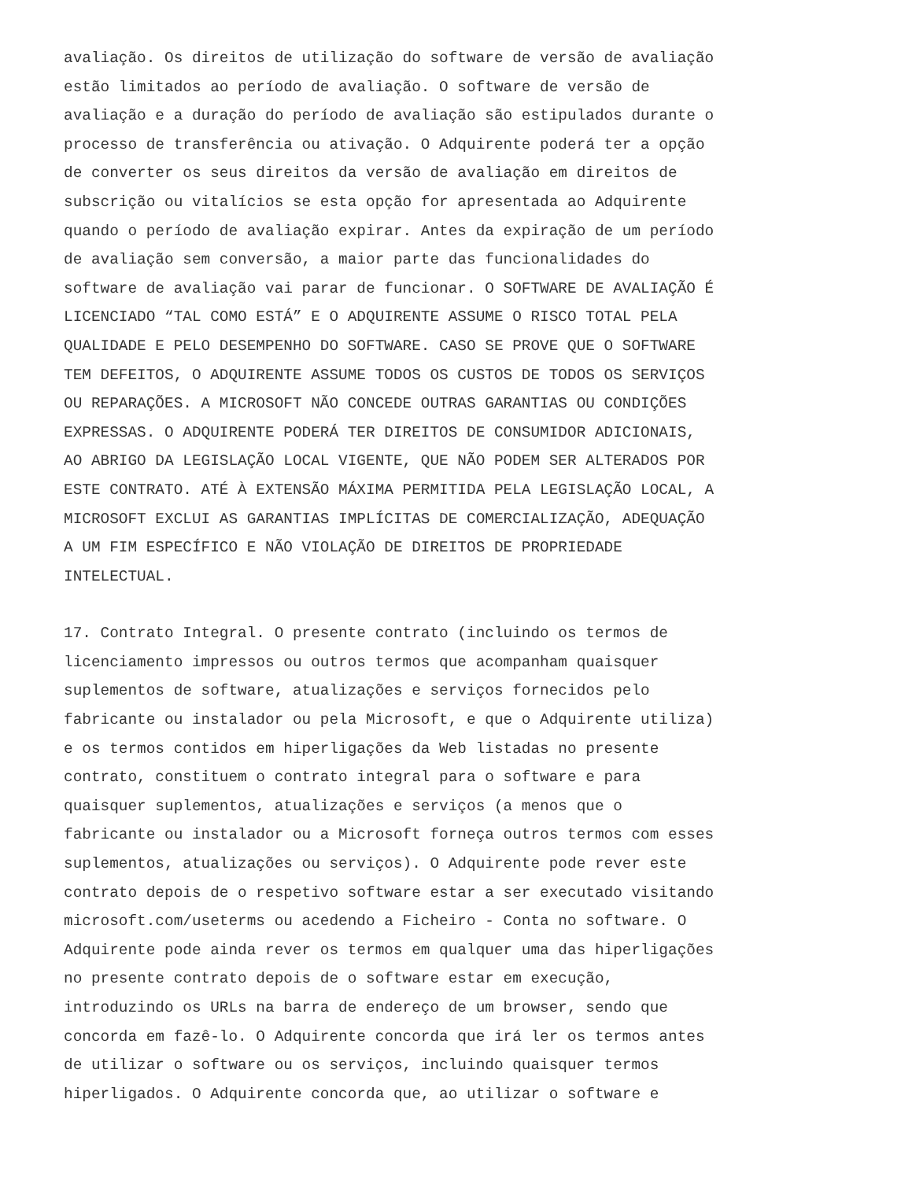avaliação. Os direitos de utilização do software de versão de avaliação estão limitados ao período de avaliação. O software de versão de avaliação e a duração do período de avaliação são estipulados durante o processo de transferência ou ativação. O Adquirente poderá ter a opção de converter os seus direitos da versão de avaliação em direitos de subscrição ou vitalícios se esta opção for apresentada ao Adquirente quando o período de avaliação expirar. Antes da expiração de um período de avaliação sem conversão, a maior parte das funcionalidades do software de avaliação vai parar de funcionar. O SOFTWARE DE AVALIAÇÃO É LICENCIADO “TAL COMO ESTÁ” E O ADQUIRENTE ASSUME O RISCO TOTAL PELA QUALIDADE E PELO DESEMPENHO DO SOFTWARE. CASO SE PROVE QUE O SOFTWARE TEM DEFEITOS, O ADQUIRENTE ASSUME TODOS OS CUSTOS DE TODOS OS SERVIÇOS OU REPARAÇÕES. A MICROSOFT NÃO CONCEDE OUTRAS GARANTIAS OU CONDIÇÕES EXPRESSAS. O ADQUIRENTE PODERÁ TER DIREITOS DE CONSUMIDOR ADICIONAIS, AO ABRIGO DA LEGISLAÇÃO LOCAL VIGENTE, QUE NÃO PODEM SER ALTERADOS POR ESTE CONTRATO. ATÉ À EXTENSÃO MÁXIMA PERMITIDA PELA LEGISLAÇÃO LOCAL, A MICROSOFT EXCLUI AS GARANTIAS IMPLÍCITAS DE COMERCIALIZAÇÃO, ADEQUAÇÃO A UM FIM ESPECÍFICO E NÃO VIOLAÇÃO DE DIREITOS DE PROPRIEDADE INTELECTUAL.
17. Contrato Integral. O presente contrato (incluindo os termos de licenciamento impressos ou outros termos que acompanham quaisquer suplementos de software, atualizações e serviços fornecidos pelo fabricante ou instalador ou pela Microsoft, e que o Adquirente utiliza) e os termos contidos em hiperligações da Web listadas no presente contrato, constituem o contrato integral para o software e para quaisquer suplementos, atualizações e serviços (a menos que o fabricante ou instalador ou a Microsoft forneça outros termos com esses suplementos, atualizações ou serviços). O Adquirente pode rever este contrato depois de o respetivo software estar a ser executado visitando microsoft.com/useterms ou acedendo a Ficheiro - Conta no software. O Adquirente pode ainda rever os termos em qualquer uma das hiperligações no presente contrato depois de o software estar em execução, introduzindo os URLs na barra de endereço de um browser, sendo que concorda em fazê-lo. O Adquirente concorda que irá ler os termos antes de utilizar o software ou os serviços, incluindo quaisquer termos hiperligados. O Adquirente concorda que, ao utilizar o software e